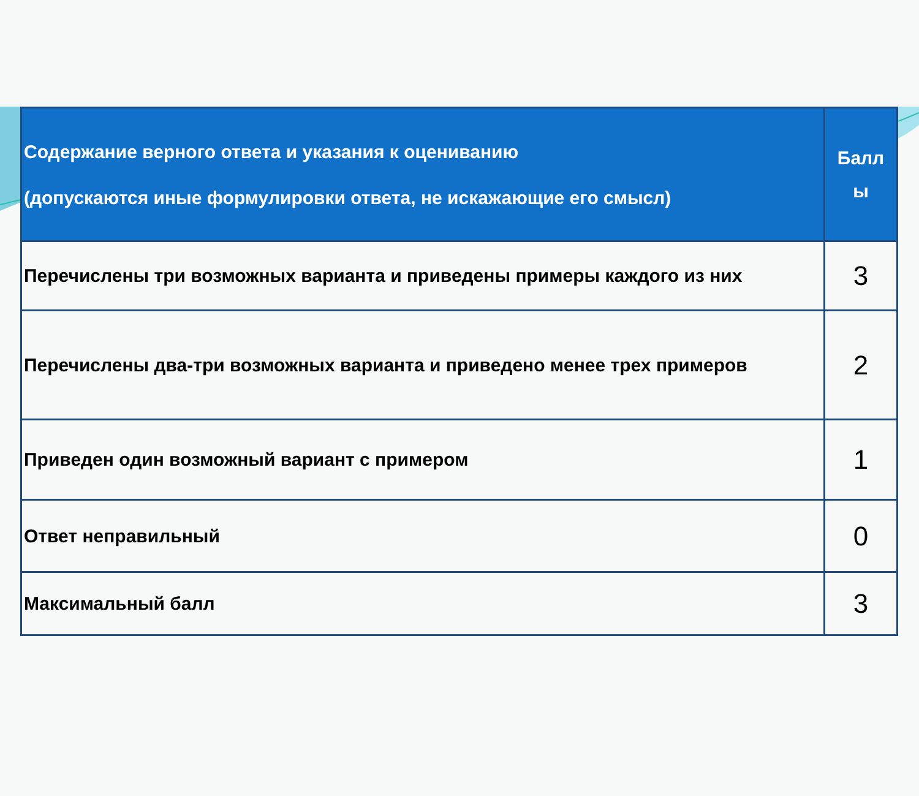| Содержание верного ответа и указания к оцениванию (допускаются иные формулировки ответа, не искажающие его смысл) | Балл ы |
| --- | --- |
| Перечислены три возможных варианта и приведены примеры каждого из них | 3 |
| Перечислены два-три возможных варианта и приведено менее трех примеров | 2 |
| Приведен один возможный вариант с примером | 1 |
| Ответ неправильный | 0 |
| Максимальный балл | 3 |